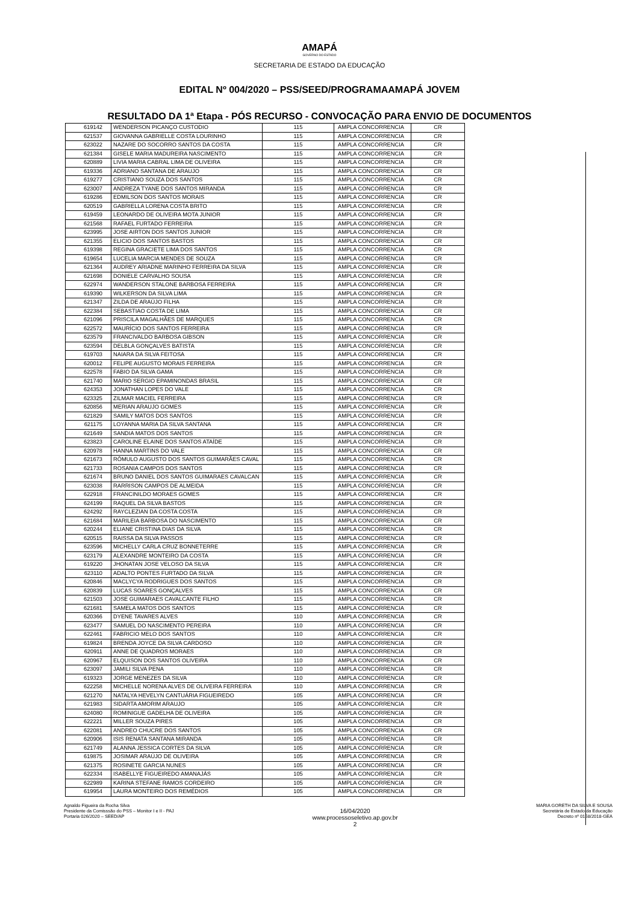AMAPÁ
GOVERNO DO ESTADO
SECRETARIA DE ESTADO DA EDUCAÇÃO
EDITAL Nº 004/2020 – PSS/SEED/PROGRAMAAMAPÁ JOVEM
RESULTADO DA 1ª Etapa - PÓS RECURSO - CONVOCAÇÃO PARA ENVIO DE DOCUMENTOS
| 619142 | WENDERSON PICANÇO CUSTODIO | 115 | AMPLA CONCORRENCIA | CR |
| 621537 | GIOVANNA GABRIELLE COSTA LOURINHO | 115 | AMPLA CONCORRENCIA | CR |
| 623022 | NAZARE DO SOCORRO SANTOS DA COSTA | 115 | AMPLA CONCORRENCIA | CR |
| 621384 | GISELE MARIA MADUREIRA NASCIMENTO | 115 | AMPLA CONCORRENCIA | CR |
| 620889 | LIVIA MARIA CABRAL LIMA DE OLIVEIRA | 115 | AMPLA CONCORRENCIA | CR |
| 619336 | ADRIANO SANTANA DE ARAUJO | 115 | AMPLA CONCORRENCIA | CR |
| 619277 | CRISTIANO SOUZA DOS SANTOS | 115 | AMPLA CONCORRENCIA | CR |
| 623007 | ANDREZA TYANE DOS SANTOS MIRANDA | 115 | AMPLA CONCORRENCIA | CR |
| 619286 | EDMILSON DOS SANTOS MORAIS | 115 | AMPLA CONCORRENCIA | CR |
| 620519 | GABRIELLA LORENA COSTA BRITO | 115 | AMPLA CONCORRENCIA | CR |
| 619459 | LEONARDO DE OLIVEIRA MOTA JUNIOR | 115 | AMPLA CONCORRENCIA | CR |
| 621568 | RAFAEL FURTADO FERREIRA | 115 | AMPLA CONCORRENCIA | CR |
| 623995 | JOSE AIRTON DOS SANTOS JUNIOR | 115 | AMPLA CONCORRENCIA | CR |
| 621355 | ELICIO DOS SANTOS BASTOS | 115 | AMPLA CONCORRENCIA | CR |
| 619398 | REGINA GRACIETE LIMA DOS SANTOS | 115 | AMPLA CONCORRENCIA | CR |
| 619654 | LUCELIA MARCIA MENDES DE SOUZA | 115 | AMPLA CONCORRENCIA | CR |
| 621364 | AUDREY ARIADNE MARINHO FERREIRA DA SILVA | 115 | AMPLA CONCORRENCIA | CR |
| 621698 | DONIELE CARVALHO SOUSA | 115 | AMPLA CONCORRENCIA | CR |
| 622974 | WANDERSON STALONE BARBOSA FERREIRA | 115 | AMPLA CONCORRENCIA | CR |
| 619390 | WILKERSON DA SILVA LIMA | 115 | AMPLA CONCORRENCIA | CR |
| 621347 | ZILDA DE ARAÚJO FILHA | 115 | AMPLA CONCORRENCIA | CR |
| 622384 | SEBASTIAO COSTA DE LIMA | 115 | AMPLA CONCORRENCIA | CR |
| 621096 | PRISCILA MAGALHÃES DE MARQUES | 115 | AMPLA CONCORRENCIA | CR |
| 622572 | MAURÍCIO DOS SANTOS FERREIRA | 115 | AMPLA CONCORRENCIA | CR |
| 623579 | FRANCIVALDO BARBOSA GIBSON | 115 | AMPLA CONCORRENCIA | CR |
| 623594 | DELBLA GONÇALVES BATISTA | 115 | AMPLA CONCORRENCIA | CR |
| 619703 | NAIARA DA SILVA FEITOSA | 115 | AMPLA CONCORRENCIA | CR |
| 620012 | FELIPE AUGUSTO MORAIS FERREIRA | 115 | AMPLA CONCORRENCIA | CR |
| 622578 | FABIO DA SILVA GAMA | 115 | AMPLA CONCORRENCIA | CR |
| 621740 | MARIO SERGIO EPAMINONDAS BRASIL | 115 | AMPLA CONCORRENCIA | CR |
| 624353 | JONATHAN LOPES DO VALE | 115 | AMPLA CONCORRENCIA | CR |
| 623325 | ZILMAR MACIEL FERREIRA | 115 | AMPLA CONCORRENCIA | CR |
| 620856 | MERIAN ARAUJO GOMES | 115 | AMPLA CONCORRENCIA | CR |
| 621829 | SAMILY MATOS DOS SANTOS | 115 | AMPLA CONCORRENCIA | CR |
| 621175 | LOYANNA MARIA DA SILVA SANTANA | 115 | AMPLA CONCORRENCIA | CR |
| 621649 | SANDIA MATOS DOS SANTOS | 115 | AMPLA CONCORRENCIA | CR |
| 623823 | CAROLINE ELAINE DOS SANTOS ATAÍDE | 115 | AMPLA CONCORRENCIA | CR |
| 620978 | HANNA MARTINS DO VALE | 115 | AMPLA CONCORRENCIA | CR |
| 621673 | RÔMULO AUGUSTO DOS SANTOS GUIMARÃES CAVAL | 115 | AMPLA CONCORRENCIA | CR |
| 621733 | ROSANIA CAMPOS DOS SANTOS | 115 | AMPLA CONCORRENCIA | CR |
| 621674 | BRUNO DANIEL DOS SANTOS GUIMARAES CAVALCAN | 115 | AMPLA CONCORRENCIA | CR |
| 623038 | RARRISON CAMPOS DE ALMEIDA | 115 | AMPLA CONCORRENCIA | CR |
| 622918 | FRANCINILDO MORAES GOMES | 115 | AMPLA CONCORRENCIA | CR |
| 624199 | RAQUEL DA SILVA BASTOS | 115 | AMPLA CONCORRENCIA | CR |
| 624292 | RAYCLEZIAN DA COSTA COSTA | 115 | AMPLA CONCORRENCIA | CR |
| 621684 | MARILEIA BARBOSA DO NASCIMENTO | 115 | AMPLA CONCORRENCIA | CR |
| 620244 | ELIANE CRISTINA DIAS DA SILVA | 115 | AMPLA CONCORRENCIA | CR |
| 620515 | RAISSA DA SILVA PASSOS | 115 | AMPLA CONCORRENCIA | CR |
| 623596 | MICHELLY CARLA CRUZ BONNETERRE | 115 | AMPLA CONCORRENCIA | CR |
| 623179 | ALEXANDRE MONTEIRO DA COSTA | 115 | AMPLA CONCORRENCIA | CR |
| 619220 | JHONATAN JOSE VELOSO DA SILVA | 115 | AMPLA CONCORRENCIA | CR |
| 623110 | ADALTO PONTES FURTADO DA SILVA | 115 | AMPLA CONCORRENCIA | CR |
| 620846 | MACLYCYA RODRIGUES DOS SANTOS | 115 | AMPLA CONCORRENCIA | CR |
| 620839 | LUCAS SOARES GONÇALVES | 115 | AMPLA CONCORRENCIA | CR |
| 621503 | JOSE GUIMARAES CAVALCANTE FILHO | 115 | AMPLA CONCORRENCIA | CR |
| 621681 | SAMELA MATOS DOS SANTOS | 115 | AMPLA CONCORRENCIA | CR |
| 620366 | DYENE TAVARES ALVES | 110 | AMPLA CONCORRENCIA | CR |
| 623477 | SAMUEL DO NASCIMENTO PEREIRA | 110 | AMPLA CONCORRENCIA | CR |
| 622461 | FABRICIO MELO DOS SANTOS | 110 | AMPLA CONCORRENCIA | CR |
| 619824 | BRENDA JOYCE DA SILVA CARDOSO | 110 | AMPLA CONCORRENCIA | CR |
| 620911 | ANNE DE QUADROS MORAES | 110 | AMPLA CONCORRENCIA | CR |
| 620967 | ELQUISON DOS SANTOS OLIVEIRA | 110 | AMPLA CONCORRENCIA | CR |
| 623097 | JAMILI SILVA PENA | 110 | AMPLA CONCORRENCIA | CR |
| 619323 | JORGE MENEZES DA SILVA | 110 | AMPLA CONCORRENCIA | CR |
| 622258 | MICHELLE NORENA ALVES DE OLIVEIRA FERREIRA | 110 | AMPLA CONCORRENCIA | CR |
| 621270 | NATALYA HEVELYN CANTUÁRIA FIGUEIREDO | 105 | AMPLA CONCORRENCIA | CR |
| 621983 | SIDARTA AMORIM ARAUJO | 105 | AMPLA CONCORRENCIA | CR |
| 624080 | ROMINIGUE GADELHA DE OLIVEIRA | 105 | AMPLA CONCORRENCIA | CR |
| 622221 | MILLER SOUZA PIRES | 105 | AMPLA CONCORRENCIA | CR |
| 622081 | ANDREO CHUCRE DOS SANTOS | 105 | AMPLA CONCORRENCIA | CR |
| 620906 | ISIS RENATA SANTANA MIRANDA | 105 | AMPLA CONCORRENCIA | CR |
| 621749 | ALANNA JESSICA CORTES DA SILVA | 105 | AMPLA CONCORRENCIA | CR |
| 619875 | JOSIMAR ARAÚJO DE OLIVEIRA | 105 | AMPLA CONCORRENCIA | CR |
| 621375 | ROSINETE GARCIA NUNES | 105 | AMPLA CONCORRENCIA | CR |
| 622334 | ISABELLYE FIGUEIREDO AMANAJÁS | 105 | AMPLA CONCORRENCIA | CR |
| 622989 | KARINA STEFANE RAMOS CORDEIRO | 105 | AMPLA CONCORRENCIA | CR |
| 619954 | LAURA MONTEIRO DOS REMÉDIOS | 105 | AMPLA CONCORRENCIA | CR |
Agnaldo Figueira da Rocha Silva
Presidente da Comisssão do PSS – Monitor I e II - PAJ
Portaria 026/2020 – SEED/AP
16/04/2020
www.processoseletivo.ap.gov.br
2
MARIA GORETH DA SILVA E SOUSA
Secretária de Estado da Educação
Decreto nº 0158/2018-GEA